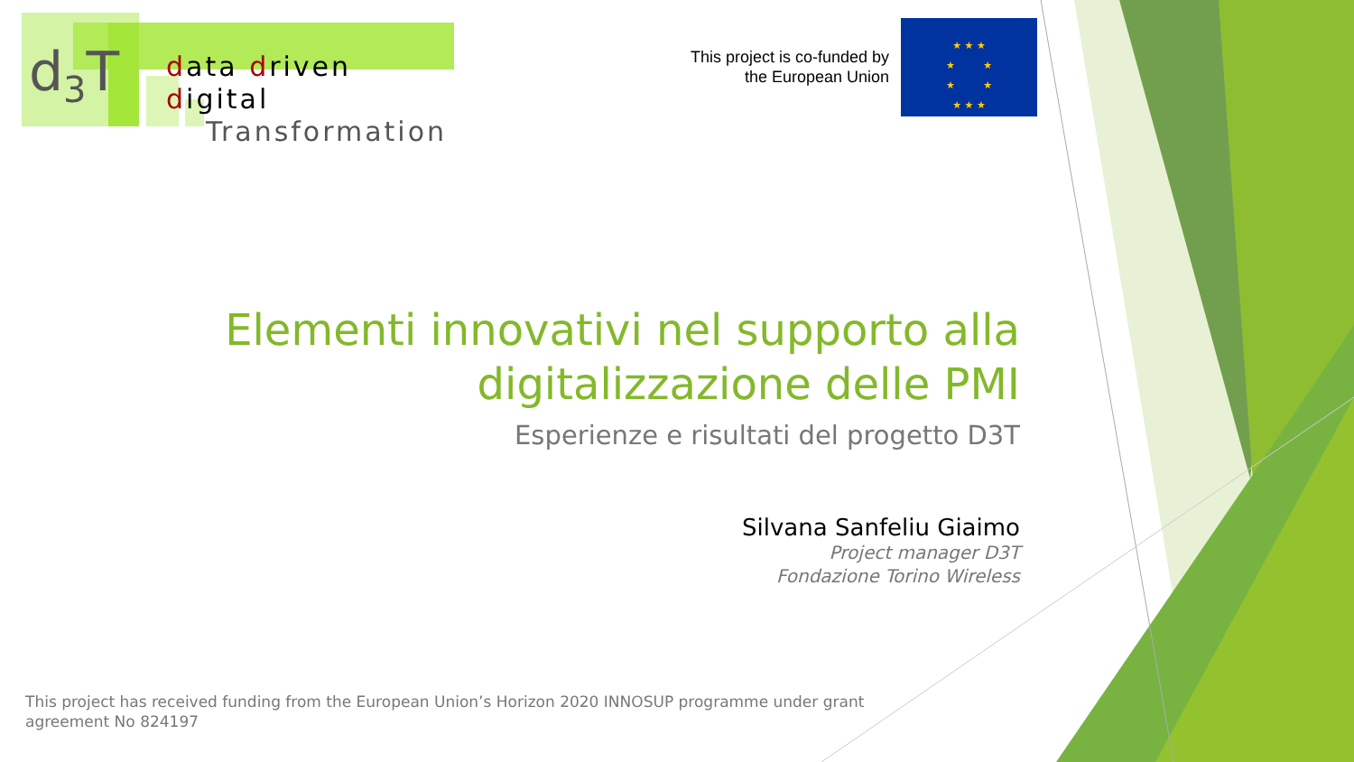d<sub>3</sub>T
data driven digital
Transformation
This project is co-funded by the European Union
★ ★ ★
★ ★
★ ★
★ ★ ★
Elementi innovativi nel supporto alla digitalizzazione delle PMI
Esperienze e risultati del progetto D3T
Silvana Sanfeliu Giaimo
Project manager D3T
Fondazione Torino Wireless
This project has received funding from the European Union’s Horizon 2020 INNOSUP programme under grant agreement No 824197